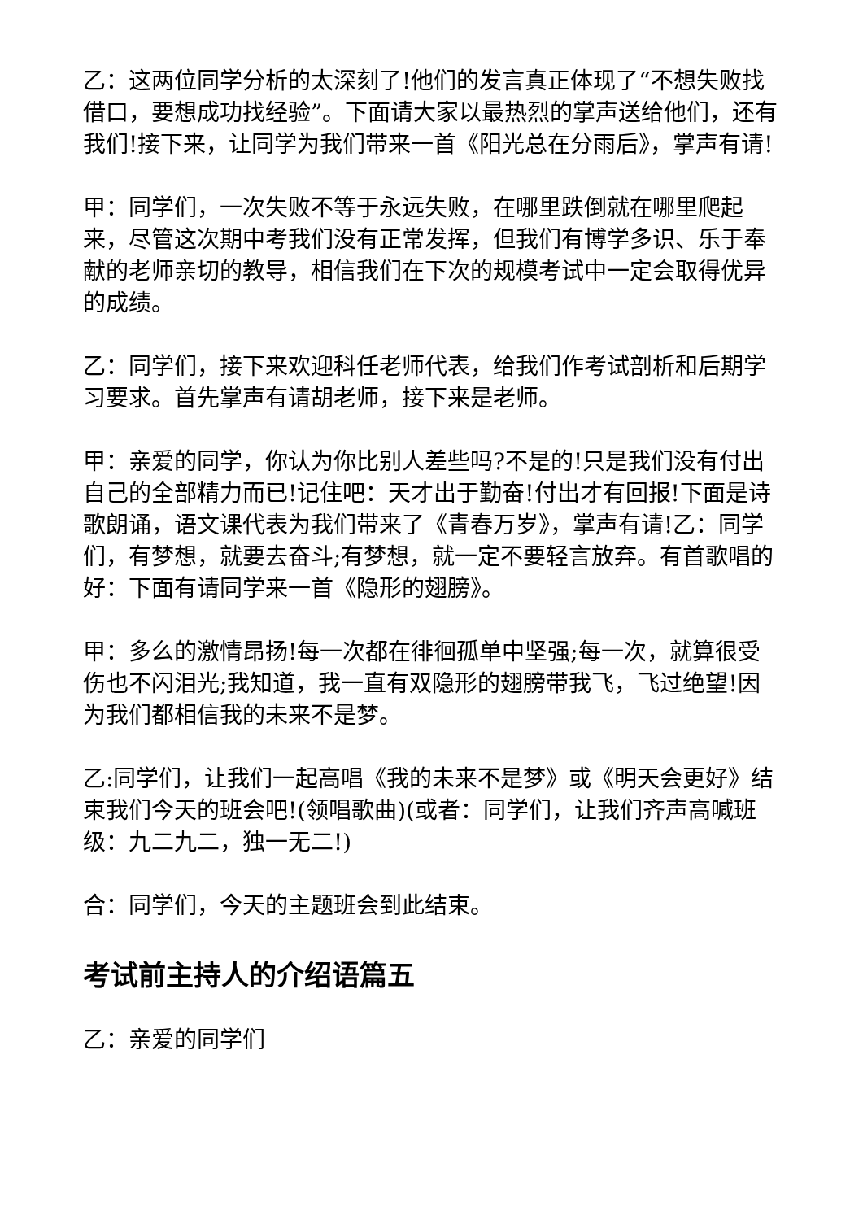乙：这两位同学分析的太深刻了!他们的发言真正体现了“不想失败找借口，要想成功找经验”。下面请大家以最热烈的掌声送给他们，还有我们!接下来，让同学为我们带来一首《阳光总在分雨后》，掌声有请!
甲：同学们，一次失败不等于永远失败，在哪里跌倒就在哪里爬起来，尽管这次期中考我们没有正常发挥，但我们有博学多识、乐于奉献的老师亲切的教导，相信我们在下次的规模考试中一定会取得优异的成绩。
乙：同学们，接下来欢迎科任老师代表，给我们作考试剖析和后期学习要求。首先掌声有请胡老师，接下来是老师。
甲：亲爱的同学，你认为你比别人差些吗?不是的!只是我们没有付出自己的全部精力而已!记住吧：天才出于勤奋!付出才有回报!下面是诗歌朗诵，语文课代表为我们带来了《青春万岁》，掌声有请!乙：同学们，有梦想，就要去奋斗;有梦想，就一定不要轻言放弃。有首歌唱的好：下面有请同学来一首《隐形的翅膀》。
甲：多么的激情昂扬!每一次都在徘徊孤单中坚强;每一次，就算很受伤也不闪泪光;我知道，我一直有双隐形的翅膀带我飞，飞过绝望!因为我们都相信我的未来不是梦。
乙:同学们，让我们一起高唱《我的未来不是梦》或《明天会更好》结束我们今天的班会吧!(领唱歌曲)(或者：同学们，让我们齐声高喊班级：九二九二，独一无二!)
合：同学们，今天的主题班会到此结束。
考试前主持人的介绍语篇五
乙：亲爱的同学们